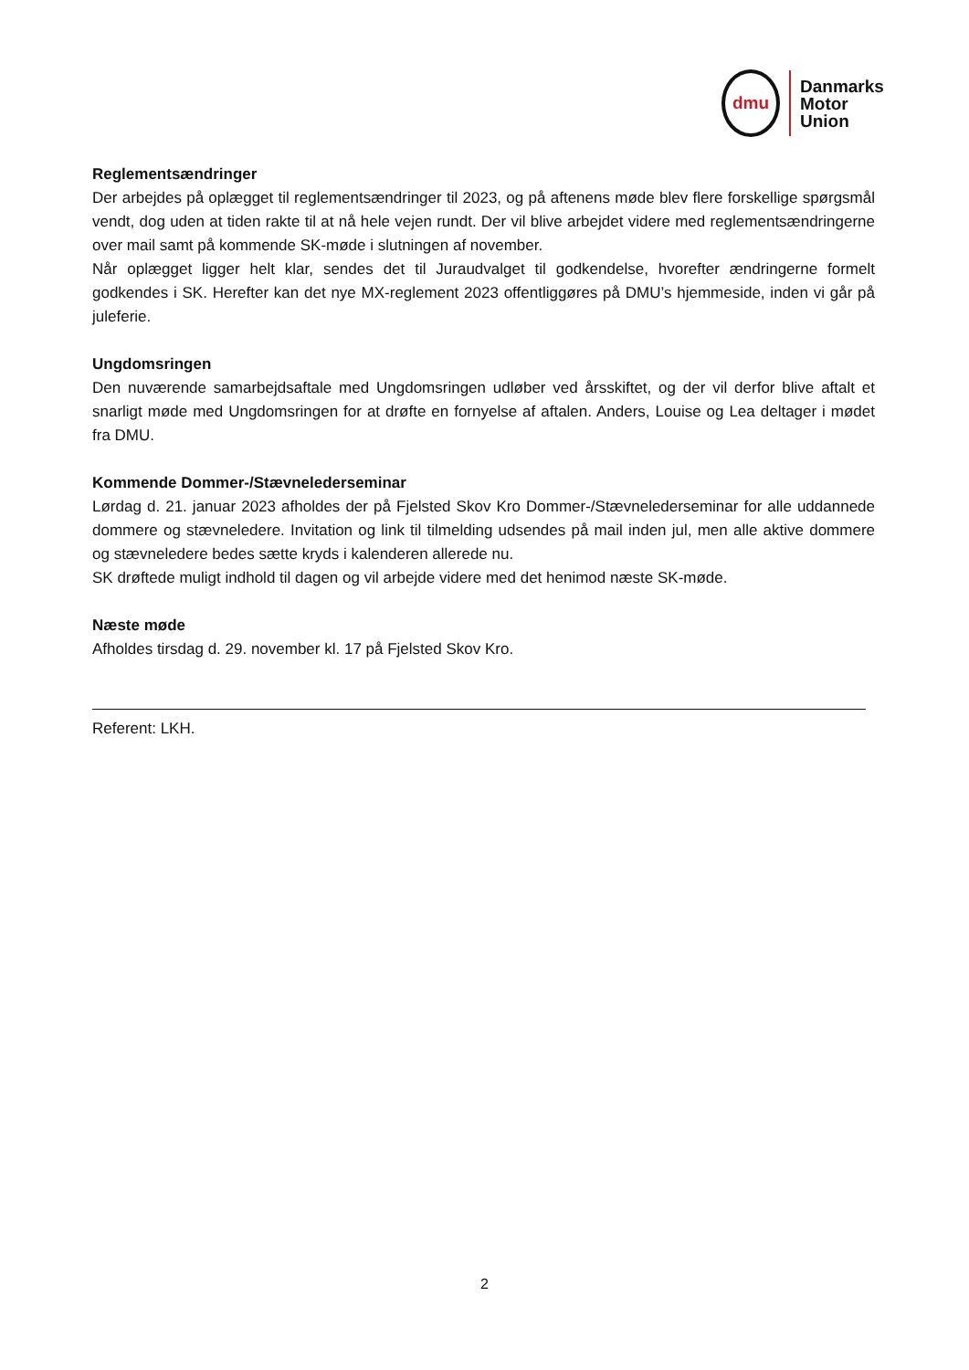dmu
Danmarks
Motor
Union
Reglementsændringer
Der arbejdes på oplægget til reglementsændringer til 2023, og på aftenens møde blev flere forskellige spørgsmål vendt, dog uden at tiden rakte til at nå hele vejen rundt. Der vil blive arbejdet videre med reglementsændringerne over mail samt på kommende SK-møde i slutningen af november.
Når oplægget ligger helt klar, sendes det til Juraudvalget til godkendelse, hvorefter ændringerne formelt godkendes i SK. Herefter kan det nye MX-reglement 2023 offentliggøres på DMU’s hjemmeside, inden vi går på juleferie.
Ungdomsringen
Den nuværende samarbejdsaftale med Ungdomsringen udløber ved årsskiftet, og der vil derfor blive aftalt et snarligt møde med Ungdomsringen for at drøfte en fornyelse af aftalen. Anders, Louise og Lea deltager i mødet fra DMU.
Kommende Dommer-/Stævnelederseminar
Lørdag d. 21. januar 2023 afholdes der på Fjelsted Skov Kro Dommer-/Stævnelederseminar for alle uddannede dommere og stævneledere. Invitation og link til tilmelding udsendes på mail inden jul, men alle aktive dommere og stævneledere bedes sætte kryds i kalenderen allerede nu.
SK drøftede muligt indhold til dagen og vil arbejde videre med det henimod næste SK-møde.
Næste møde
Afholdes tirsdag d. 29. november kl. 17 på Fjelsted Skov Kro.
Referent: LKH.
2